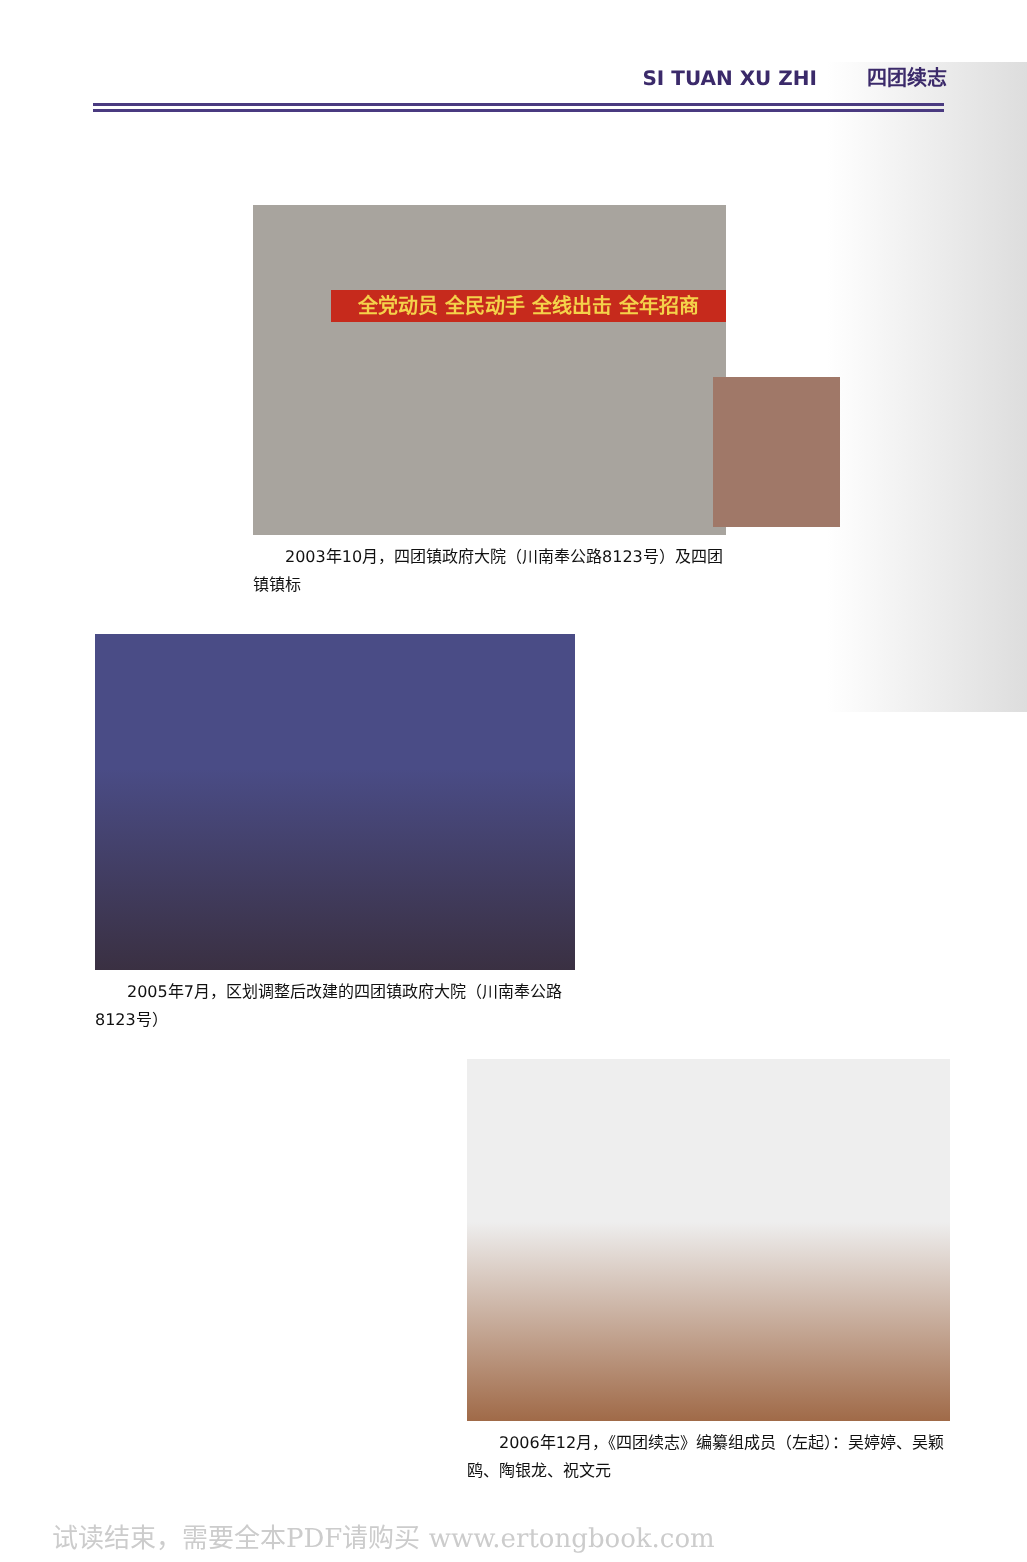SI TUAN XU ZHI 四团续志
全党动员 全民动手 全线出击 全年招商
  2003年10月，四团镇政府大院（川南奉公路8123号）及四团镇镇标
  2005年7月，区划调整后改建的四团镇政府大院（川南奉公路8123号）
  2006年12月，《四团续志》编纂组成员（左起）：吴婷婷、吴颖鸥、陶银龙、祝文元
试读结束，需要全本PDF请购买 www.ertongbook.com